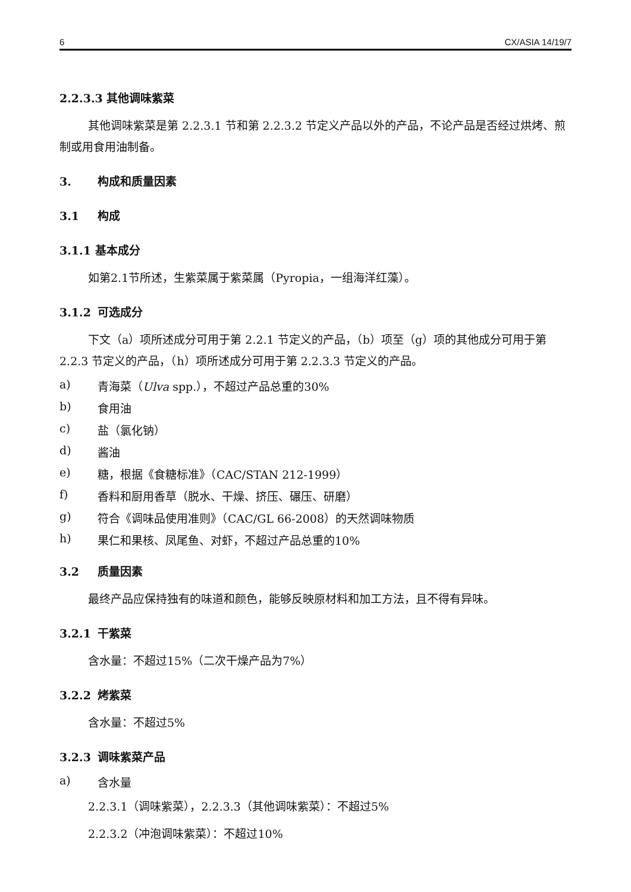6 CX/ASIA 14/19/7
2.2.3.3 其他调味紫菜
其他调味紫菜是第 2.2.3.1 节和第 2.2.3.2 节定义产品以外的产品，不论产品是否经过烘烤、煎制或用食用油制备。
3. 构成和质量因素
3.1 构成
3.1.1 基本成分
如第2.1节所述，生紫菜属于紫菜属（Pyropia，一组海洋红藻）。
3.1.2 可选成分
下文（a）项所述成分可用于第 2.2.1 节定义的产品，（b）项至（g）项的其他成分可用于第 2.2.3 节定义的产品，（h）项所述成分可用于第 2.2.3.3 节定义的产品。
a) 青海菜（Ulva spp.），不超过产品总重的30%
b) 食用油
c) 盐（氯化钠）
d) 酱油
e) 糖，根据《食糖标准》（CAC/STAN 212-1999）
f) 香料和厨用香草（脱水、干燥、挤压、碾压、研磨）
g) 符合《调味品使用准则》（CAC/GL 66-2008）的天然调味物质
h) 果仁和果核、凤尾鱼、对虾，不超过产品总重的10%
3.2 质量因素
最终产品应保持独有的味道和颜色，能够反映原材料和加工方法，且不得有异味。
3.2.1 干紫菜
含水量：不超过15%（二次干燥产品为7%）
3.2.2 烤紫菜
含水量：不超过5%
3.2.3 调味紫菜产品
a) 含水量
2.2.3.1（调味紫菜），2.2.3.3（其他调味紫菜）：不超过5%
2.2.3.2（冲泡调味紫菜）：不超过10%